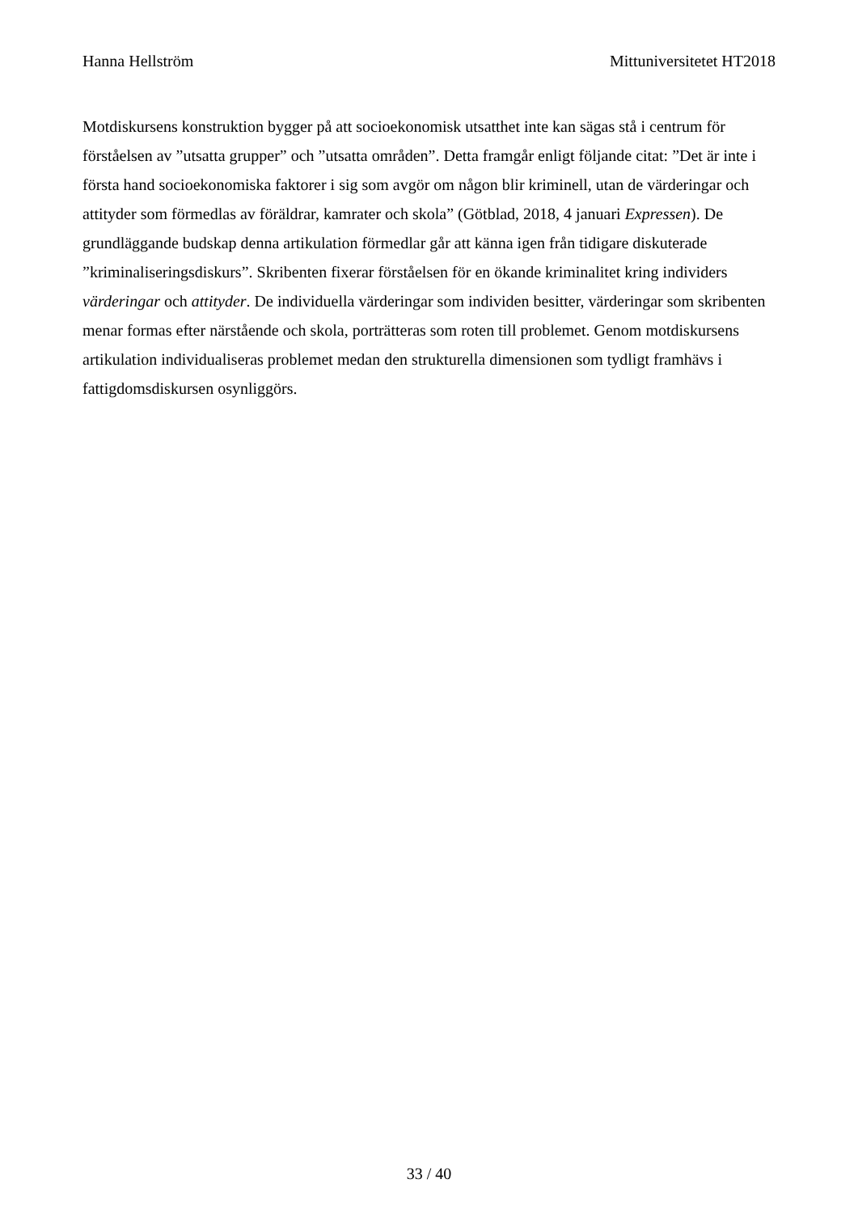Hanna Hellström Mittuniversitetet HT2018
Motdiskursens konstruktion bygger på att socioekonomisk utsatthet inte kan sägas stå i centrum för förståelsen av ”utsatta grupper” och ”utsatta områden”. Detta framgår enligt följande citat: ”Det är inte i första hand socioekonomiska faktorer i sig som avgör om någon blir kriminell, utan de värderingar och attityder som förmedlas av föräldrar, kamrater och skola” (Götblad, 2018, 4 januari Expressen). De grundläggande budskap denna artikulation förmedlar går att känna igen från tidigare diskuterade ”kriminaliseringsdiskurs”. Skribenten fixerar förståelsen för en ökande kriminalitet kring individers värderingar och attityder. De individuella värderingar som individen besitter, värderingar som skribenten menar formas efter närstående och skola, porträtteras som roten till problemet. Genom motdiskursens artikulation individualiseras problemet medan den strukturella dimensionen som tydligt framhävs i fattigdomsdiskursen osynliggörs.
33 / 40